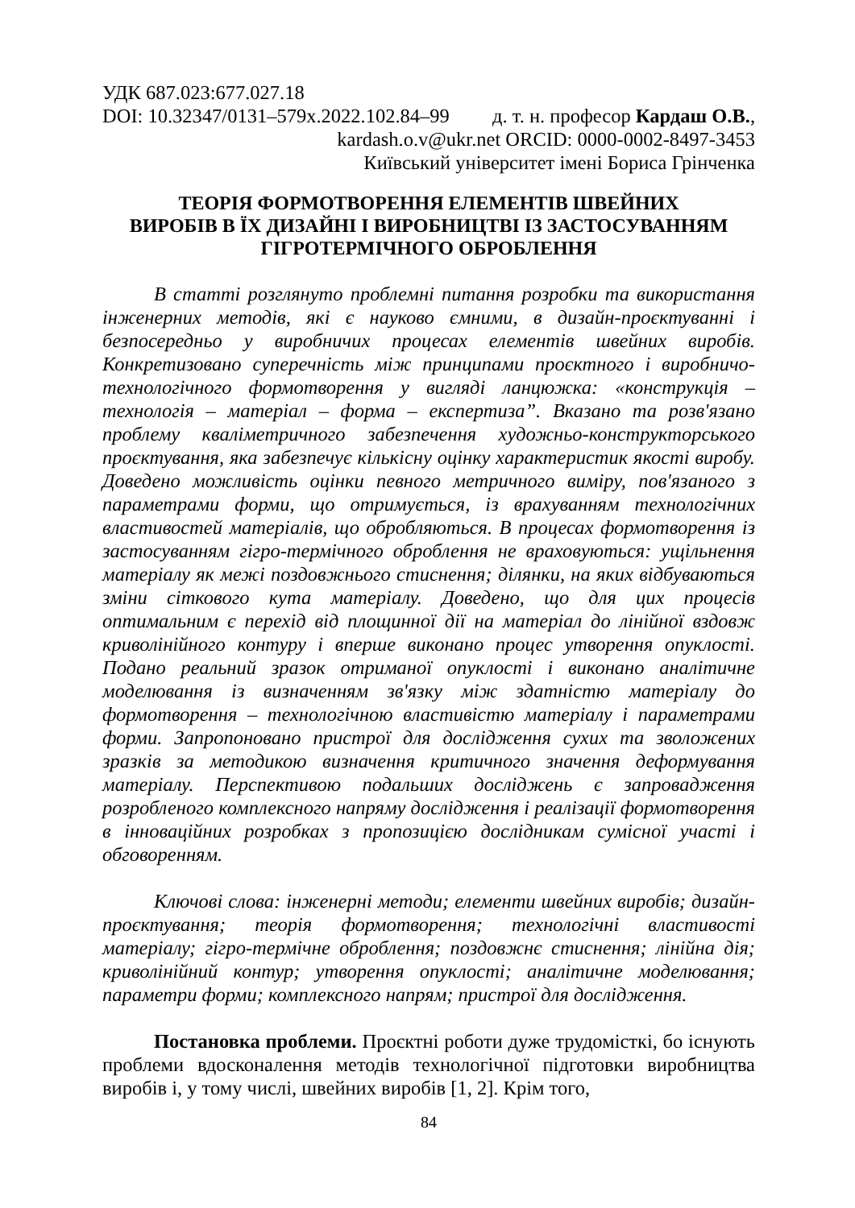УДК 687.023:677.027.18
DOI: 10.32347/0131–579x.2022.102.84–99 д. т. н. професор Кардаш О.В.,
kardash.o.v@ukr.net ORCID: 0000-0002-8497-3453
Київський університет імені Бориса Грінченка
ТЕОРІЯ ФОРМОТВОРЕННЯ ЕЛЕМЕНТІВ ШВЕЙНИХ
ВИРОБІВ В ЇХ ДИЗАЙНІ І ВИРОБНИЦТВІ ІЗ ЗАСТОСУВАННЯМ
ГІГРОТЕРМІЧНОГО ОБРОБЛЕННЯ
В статті розглянуто проблемні питання розробки та використання інженерних методів, які є науково ємними, в дизайн-проєктуванні і безпосередньо у виробничих процесах елементів швейних виробів. Конкретизовано суперечність між принципами проєктного і виробничо-технологічного формотворення у вигляді ланцюжка: «конструкція – технологія – матеріал – форма – експертиза”. Вказано та розв'язано проблему кваліметричного забезпечення художньо-конструкторського проєктування, яка забезпечує кількісну оцінку характеристик якості виробу. Доведено можливість оцінки певного метричного виміру, пов'язаного з параметрами форми, що отримується, із врахуванням технологічних властивостей матеріалів, що обробляються. В процесах формотворення із застосуванням гігро-термічного оброблення не враховуються: ущільнення матеріалу як межі поздовжнього стиснення; ділянки, на яких відбуваються зміни сіткового кута матеріалу. Доведено, що для цих процесів оптимальним є перехід від площинної дії на матеріал до лінійної вздовж криволінійного контуру і вперше виконано процес утворення опуклості. Подано реальний зразок отриманої опуклості і виконано аналітичне моделювання із визначенням зв'язку між здатністю матеріалу до формотворення – технологічною властивістю матеріалу і параметрами форми. Запропоновано пристрої для дослідження сухих та зволожених зразків за методикою визначення критичного значення деформування матеріалу. Перспективою подальших досліджень є запровадження розробленого комплексного напряму дослідження і реалізації формотворення в інноваційних розробках з пропозицією дослідникам сумісної участі і обговоренням.
Ключові слова: інженерні методи; елементи швейних виробів; дизайн-проєктування; теорія формотворення; технологічні властивості матеріалу; гігро-термічне оброблення; поздовжнє стиснення; лінійна дія; криволінійний контур; утворення опуклості; аналітичне моделювання; параметри форми; комплексного напрям; пристрої для дослідження.
Постановка проблеми. Проєктні роботи дуже трудомісткі, бо існують проблеми вдосконалення методів технологічної підготовки виробництва виробів і, у тому числі, швейних виробів [1, 2]. Крім того,
84